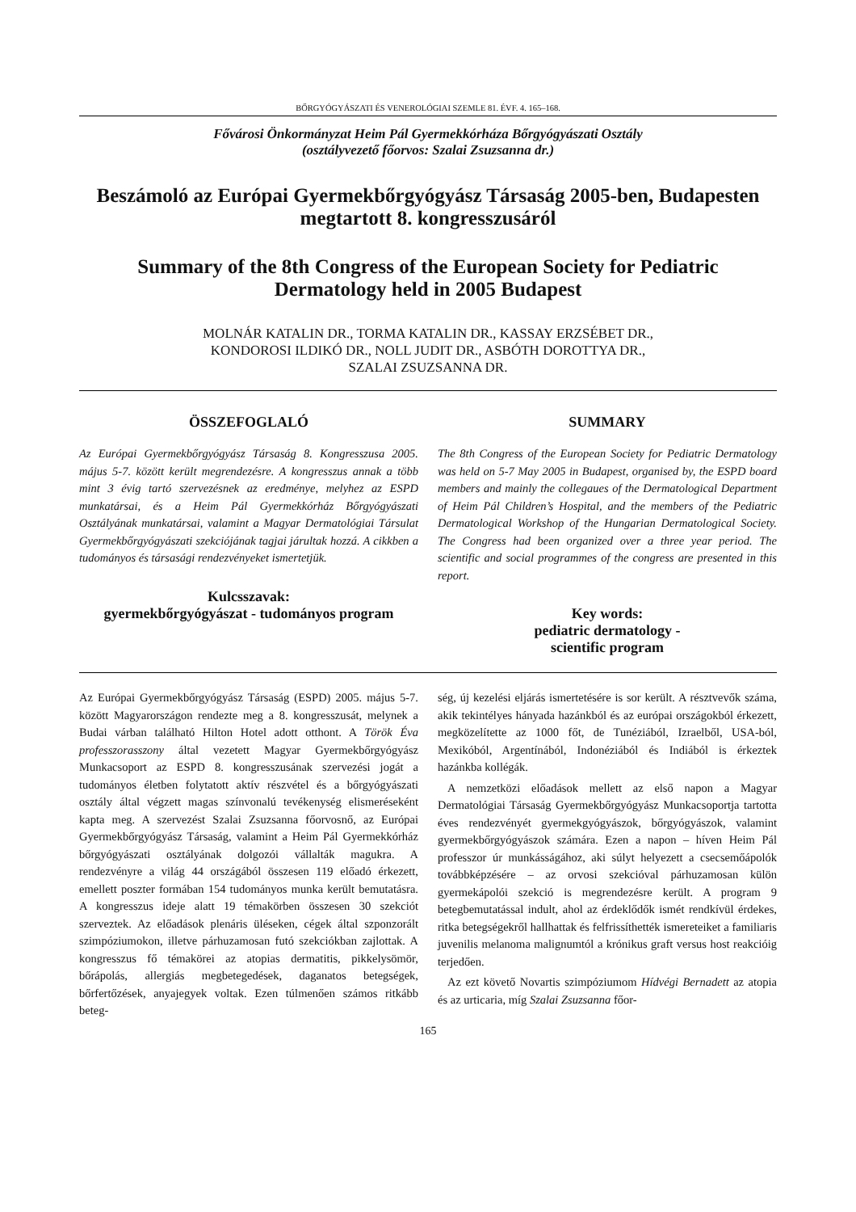BŐRGYÓGYÁSZATI ÉS VENEROLÓGIAI SZEMLE 81. ÉVF. 4. 165–168.
Fővárosi Önkormányzat Heim Pál Gyermekkórháza Bőrgyógyászati Osztály
(osztályvezető főorvos: Szalai Zsuzsanna dr.)
Beszámoló az Európai Gyermekbőrgyógyász Társaság 2005-ben, Budapesten megtartott 8. kongresszusáról
Summary of the 8th Congress of the European Society for Pediatric Dermatology held in 2005 Budapest
MOLNÁR KATALIN DR., TORMA KATALIN DR., KASSAY ERZSÉBET DR.,
KONDOROSI ILDIKÓ DR., NOLL JUDIT DR., ASBÓTH DOROTTYA DR.,
SZALAI ZSUZSANNA DR.
ÖSSZEFOGLALÓ
Az Európai Gyermekbőrgyógyász Társaság 8. Kongresszusa 2005. május 5-7. között került megrendezésre. A kongresszus annak a több mint 3 évig tartó szervezésnek az eredménye, melyhez az ESPD munkatársai, és a Heim Pál Gyermekkórház Bőrgyógyászati Osztályának munkatársai, valamint a Magyar Dermatológiai Társulat Gyermekbőrgyógyászati szekciójának tagjai járultak hozzá. A cikkben a tudományos és társasági rendezvényeket ismertetjük.
Kulcsszavak:
gyermekbőrgyógyászat - tudományos program
SUMMARY
The 8th Congress of the European Society for Pediatric Dermatology was held on 5-7 May 2005 in Budapest, organised by, the ESPD board members and mainly the collegaues of the Dermatological Department of Heim Pál Children’s Hospital, and the members of the Pediatric Dermatological Workshop of the Hungarian Dermatological Society. The Congress had been organized over a three year period. The scientific and social programmes of the congress are presented in this report.
Key words:
pediatric dermatology -
scientific program
Az Európai Gyermekbőrgyógyász Társaság (ESPD) 2005. május 5-7. között Magyarországon rendezte meg a 8. kongresszusát, melynek a Budai várban található Hilton Hotel adott otthont. A Török Éva professzorasszony által vezetett Magyar Gyermekbőrgyógyász Munkacsoport az ESPD 8. kongresszusának szervezési jogát a tudományos életben folytatott aktív részvétel és a bőrgyógyászati osztály által végzett magas színvonalú tevékenység elismeréseként kapta meg. A szervezést Szalai Zsuzsanna főorvosnő, az Európai Gyermekbőrgyógyász Társaság, valamint a Heim Pál Gyermekkórház bőrgyógyászati osztályának dolgozói vállalták magukra. A rendezvényre a világ 44 országából összesen 119 előadó érkezett, emellett poszter formában 154 tudományos munka került bemutatásra. A kongresszus ideje alatt 19 témakörben összesen 30 szekciót szerveztek. Az előadások plenáris üléseken, cégek által szponzorált szimpóziumokon, illetve párhuzamosan futó szekciókban zajlottak. A kongresszus fő témakörei az atopias dermatitis, pikkelysömör, bőrápolás, allergiás megbetegedések, daganatos betegségek, bőrfertőzések, anyajegyek voltak. Ezen túlmenően számos ritkább beteg-
ség, új kezelési eljárás ismertetésére is sor került. A résztvevők száma, akik tekintélyes hányada hazánkból és az európai országokból érkezett, megközelítette az 1000 főt, de Tunéziából, Izraelből, USA-ból, Mexikóból, Argentínából, Indonéziából és Indiából is érkeztek hazánkba kollégák.
A nemzetközi előadások mellett az első napon a Magyar Dermatológiai Társaság Gyermekbőrgyógyász Munkacsoportja tartotta éves rendezvényét gyermekgyógyászok, bőrgyógyászok, valamint gyermekbőrgyógyászok számára. Ezen a napon – híven Heim Pál professzor úr munkásságához, aki súlyt helyezett a csecsemőápolók továbbképzésére – az orvosi szekcióval párhuzamosan külön gyermekápolói szekció is megrendezésre került. A program 9 betegbemutatással indult, ahol az érdeklődők ismét rendkívül érdekes, ritka betegségekről hallhattak és felfrissíthették ismereteiket a familiaris juvenilis melanoma malignumtól a krónikus graft versus host reakcióig terjedően.
Az ezt követő Novartis szimpóziumom Hídvégi Bernadett az atopia és az urticaria, míg Szalai Zsuzsanna főor-
165